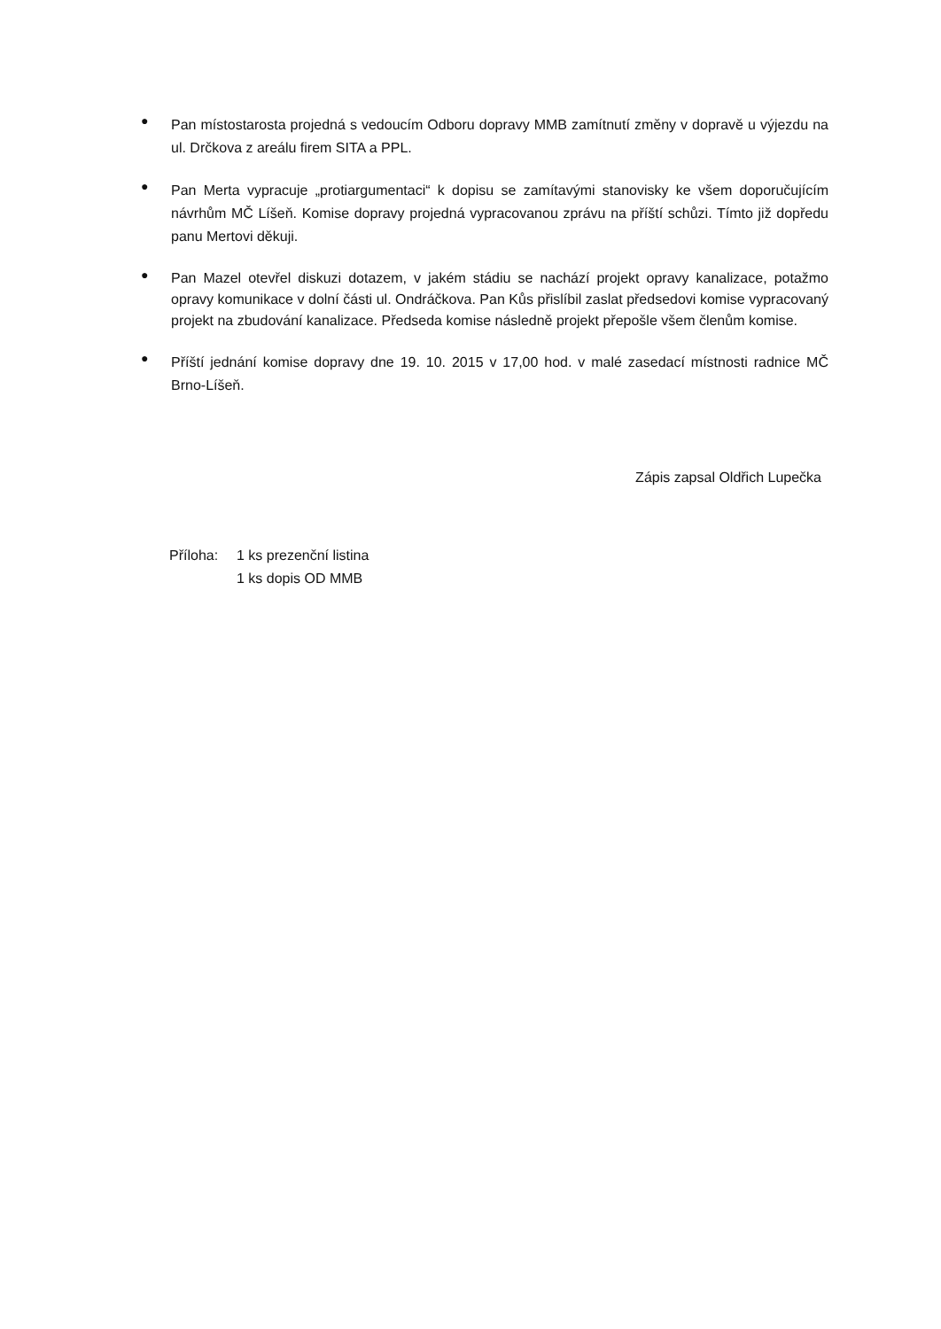●
Pan místostarosta projedná s vedoucím Odboru dopravy MMB zamítnutí změny v dopravě u výjezdu na ul. Drčkova z areálu firem SITA a PPL.
●
Pan Merta vypracuje „protiargumentaci“ k dopisu se zamítavými stanovisky ke všem doporučujícím návrhům MČ Líšeň. Komise dopravy projedná vypracovanou zprávu na příští schůzi. Tímto již dopředu panu Mertovi děkuji.
●
Pan Mazel otevřel diskuzi dotazem, v jakém stádiu se nachází projekt opravy kanalizace, potažmo opravy komunikace v dolní části ul. Ondráčkova. Pan Kůs přislíbil zaslat předsedovi komise vypracovaný projekt na zbudování kanalizace. Předseda komise následně projekt přepošle všem členům komise.
●
Příští jednání komise dopravy dne 19. 10. 2015 v 17,00 hod. v malé zasedací místnosti radnice MČ Brno-Líšeň.
Zápis zapsal Oldřich Lupečka
Příloha:
1 ks prezenční listina
1 ks dopis OD MMB